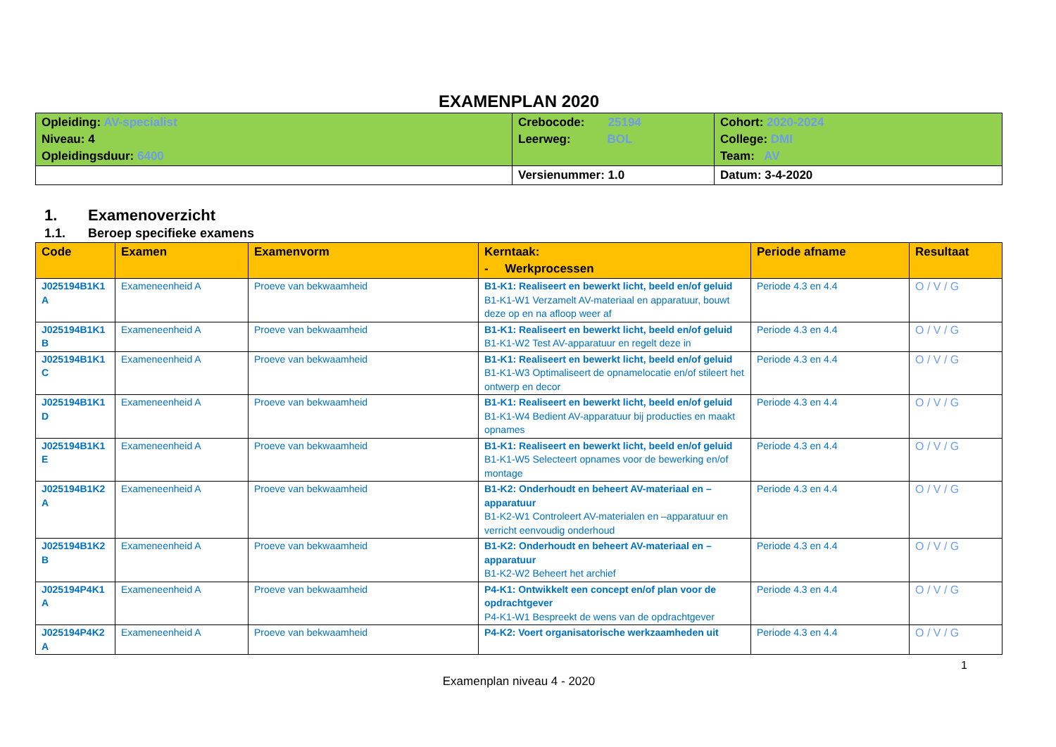EXAMENPLAN 2020
| Opleiding: AV-specialist Niveau: 4 Opleidingsduur: 6400 | Crebocode: 25194 Leerweg: BOL | Cohort: 2020-2024 College: DMI Team: AV |
| | Versienummer: 1.0 | Datum: 3-4-2020 |
1. Examenoverzicht
1.1. Beroep specifieke examens
| Code | Examen | Examenvorm | Kerntaak: - Werkprocessen | Periode afname | Resultaat |
| --- | --- | --- | --- | --- | --- |
| J025194B1K1 A | Exameneenheid A | Proeve van bekwaamheid | B1-K1: Realiseert en bewerkt licht, beeld en/of geluid B1-K1-W1 Verzamelt AV-materiaal en apparatuur, bouwt deze op en na afloop weer af | Periode 4.3 en 4.4 | O / V / G |
| J025194B1K1 B | Exameneenheid A | Proeve van bekwaamheid | B1-K1: Realiseert en bewerkt licht, beeld en/of geluid B1-K1-W2 Test AV-apparatuur en regelt deze in | Periode 4.3 en 4.4 | O / V / G |
| J025194B1K1 C | Exameneenheid A | Proeve van bekwaamheid | B1-K1: Realiseert en bewerkt licht, beeld en/of geluid B1-K1-W3 Optimaliseert de opnamelocatie en/of stileert het ontwerp en decor | Periode 4.3 en 4.4 | O / V / G |
| J025194B1K1 D | Exameneenheid A | Proeve van bekwaamheid | B1-K1: Realiseert en bewerkt licht, beeld en/of geluid B1-K1-W4 Bedient AV-apparatuur bij producties en maakt opnames | Periode 4.3 en 4.4 | O / V / G |
| J025194B1K1 E | Exameneenheid A | Proeve van bekwaamheid | B1-K1: Realiseert en bewerkt licht, beeld en/of geluid B1-K1-W5 Selecteert opnames voor de bewerking en/of montage | Periode 4.3 en 4.4 | O / V / G |
| J025194B1K2 A | Exameneenheid A | Proeve van bekwaamheid | B1-K2: Onderhoudt en beheert AV-materiaal en –apparatuur B1-K2-W1 Controleert AV-materialen en –apparatuur en verricht eenvoudig onderhoud | Periode 4.3 en 4.4 | O / V / G |
| J025194B1K2 B | Exameneenheid A | Proeve van bekwaamheid | B1-K2: Onderhoudt en beheert AV-materiaal en –apparatuur B1-K2-W2 Beheert het archief | Periode 4.3 en 4.4 | O / V / G |
| J025194P4K1 A | Exameneenheid A | Proeve van bekwaamheid | P4-K1: Ontwikkelt een concept en/of plan voor de opdrachtgever P4-K1-W1 Bespreekt de wens van de opdrachtgever | Periode 4.3 en 4.4 | O / V / G |
| J025194P4K2 A | Exameneenheid A | Proeve van bekwaamheid | P4-K2: Voert organisatorische werkzaamheden uit | Periode 4.3 en 4.4 | O / V / G |
1
Examenplan niveau 4 - 2020